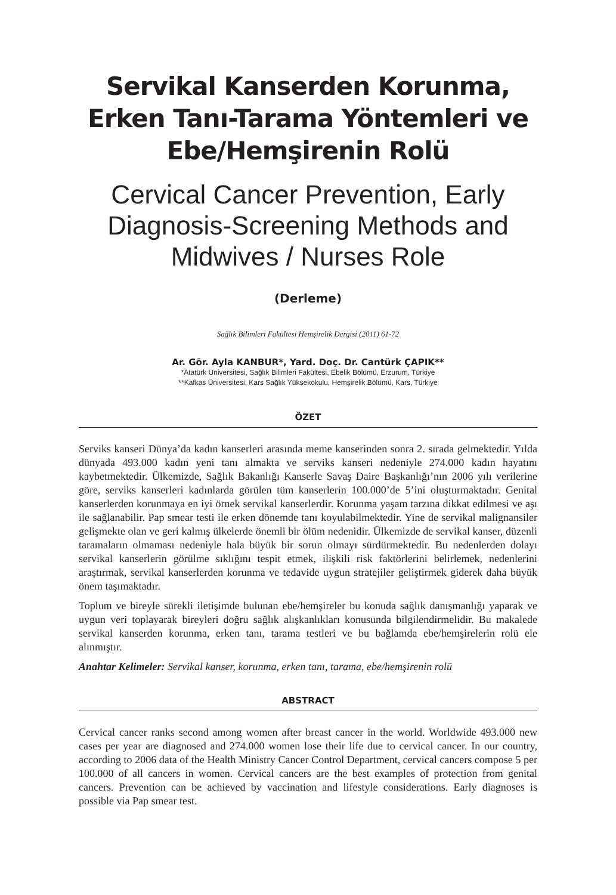Servikal Kanserden Korunma,
Erken Tanı-Tarama Yöntemleri ve
Ebe/Hemşirenin Rolü
Cervical Cancer Prevention, Early
Diagnosis-Screening Methods and
Midwives / Nurses Role
(Derleme)
Sağlık Bilimleri Fakültesi Hemşirelik Dergisi (2011) 61-72
Ar. Gör. Ayla KANBUR*, Yard. Doç. Dr. Cantürk ÇAPIK**
*Atatürk Üniversitesi, Sağlık Bilimleri Fakültesi, Ebelik Bölümü, Erzurum, Türkiye
**Kafkas Üniversitesi, Kars Sağlık Yüksekokulu, Hemşirelik Bölümü, Kars, Türkiye
ÖZET
Serviks kanseri Dünya’da kadın kanserleri arasında meme kanserinden sonra 2. sırada gelmektedir. Yılda dünyada 493.000 kadın yeni tanı almakta ve serviks kanseri nedeniyle 274.000 kadın hayatını kaybetmektedir. Ülkemizde, Sağlık Bakanlığı Kanserle Savaş Daire Başkanlığı’nın 2006 yılı verilerine göre, serviks kanserleri kadınlarda görülen tüm kanserlerin 100.000’de 5’ini oluşturmaktadır. Genital kanserlerden korunmaya en iyi örnek servikal kanserlerdir. Korunma yaşam tarzına dikkat edilmesi ve aşı ile sağlanabilir. Pap smear testi ile erken dönemde tanı koyulabilmektedir. Yine de servikal malignansiler gelişmekte olan ve geri kalmış ülkelerde önemli bir ölüm nedenidir. Ülkemizde de servikal kanser, düzenli taramaların olmaması nedeniyle hala büyük bir sorun olmayı sürdürmektedir. Bu nedenlerden dolayı servikal kanserlerin görülme sıklığını tespit etmek, ilişkili risk faktörlerini belirlemek, nedenlerini araştırmak, servikal kanserlerden korunma ve tedavide uygun stratejiler geliştirmek giderek daha büyük önem taşımaktadır.
Toplum ve bireyle sürekli iletişimde bulunan ebe/hemşireler bu konuda sağlık danışmanlığı yaparak ve uygun veri toplayarak bireyleri doğru sağlık alışkanlıkları konusunda bilgilendirmelidir. Bu makalede servikal kanserden korunma, erken tanı, tarama testleri ve bu bağlamda ebe/hemşirelerin rolü ele alınmıştır.
Anahtar Kelimeler: Servikal kanser, korunma, erken tanı, tarama, ebe/hemşirenin rolü
ABSTRACT
Cervical cancer ranks second among women after breast cancer in the world. Worldwide 493.000 new cases per year are diagnosed and 274.000 women lose their life due to cervical cancer. In our country, according to 2006 data of the Health Ministry Cancer Control Department, cervical cancers compose 5 per 100.000 of all cancers in women. Cervical cancers are the best examples of protection from genital cancers. Prevention can be achieved by vaccination and lifestyle considerations. Early diagnoses is possible via Pap smear test.